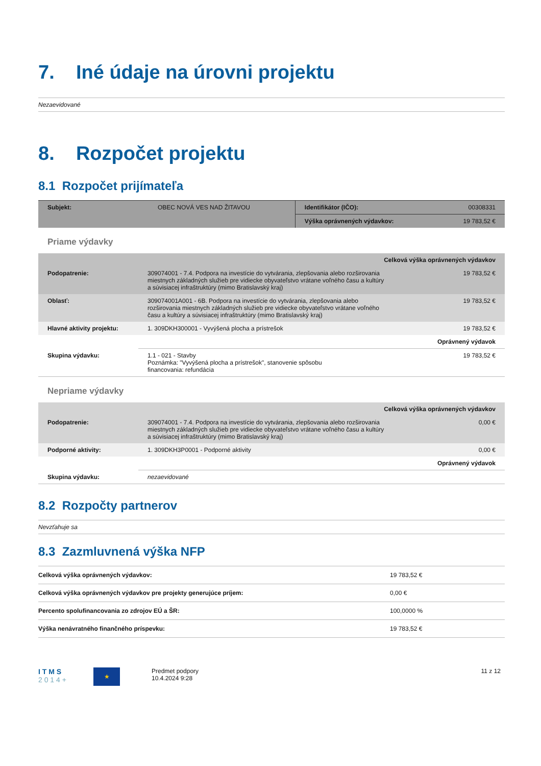7. Iné údaje na úrovni projektu
Nezaevidované
8. Rozpočet projektu
8.1 Rozpočet prijímateľa
| Subjekt: | OBEC NOVÁ VES NAD ŽITAVOU | Identifikátor (IČO): | 00308331 |
| | | Výška oprávnených výdavkov: | 19 783,52 € |
Priame výdavky
| Celková výška oprávnených výdavkov | | |
| Podopatrenie: | 309074001 - 7.4. Podpora na investície do vytvárania, zlepšovania alebo rozširovania miestnych základných služieb pre vidiecke obyvateľstvo vrátane voľného času a kultúry a súvisiacej infraštruktúry (mimo Bratislavský kraj) | 19 783,52 € |
| Oblasť: | 309074001A001 - 6B. Podpora na investície do vytvárania, zlepšovania alebo rozširovania miestnych základných služieb pre vidiecke obyvateľstvo vrátane voľného času a kultúry a súvisiacej infraštruktúry (mimo Bratislavský kraj) | 19 783,52 € |
| Hlavné aktivity projektu: | 1. 309DKH300001 - Vyvýšená plocha a prístrešok | 19 783,52 € |
| | Oprávnený výdavok | |
| Skupina výdavku: | 1.1 - 021 - Stavby Poznámka: "Vyvýšená plocha a prístrešok", stanovenie spôsobu financovania: refundácia | 19 783,52 € |
Nepriame výdavky
| Celková výška oprávnených výdavkov | | |
| Podopatrenie: | 309074001 - 7.4. Podpora na investície do vytvárania, zlepšovania alebo rozširovania miestnych základných služieb pre vidiecke obyvateľstvo vrátane voľného času a kultúry a súvisiacej infraštruktúry (mimo Bratislavský kraj) | 0,00 € |
| Podporné aktivity: | 1. 309DKH3P0001 - Podporné aktivity | 0,00 € |
| | Oprávnený výdavok | |
| Skupina výdavku: | nezaevidované | |
8.2 Rozpočty partnerov
Nevzťahuje sa
8.3 Zazmluvnená výška NFP
| Celková výška oprávnených výdavkov: | 19 783,52 € |
| Celková výška oprávnených výdavkov pre projekty generujúce príjem: | 0,00 € |
| Percento spolufinancovania zo zdrojov EÚ a ŠR: | 100,0000 % |
| Výška nenávratného finančného príspevku: | 19 783,52 € |
I T M S
2 0 1 4 +
★
Predmet podpory
10.4.2024 9:28
11 z 12